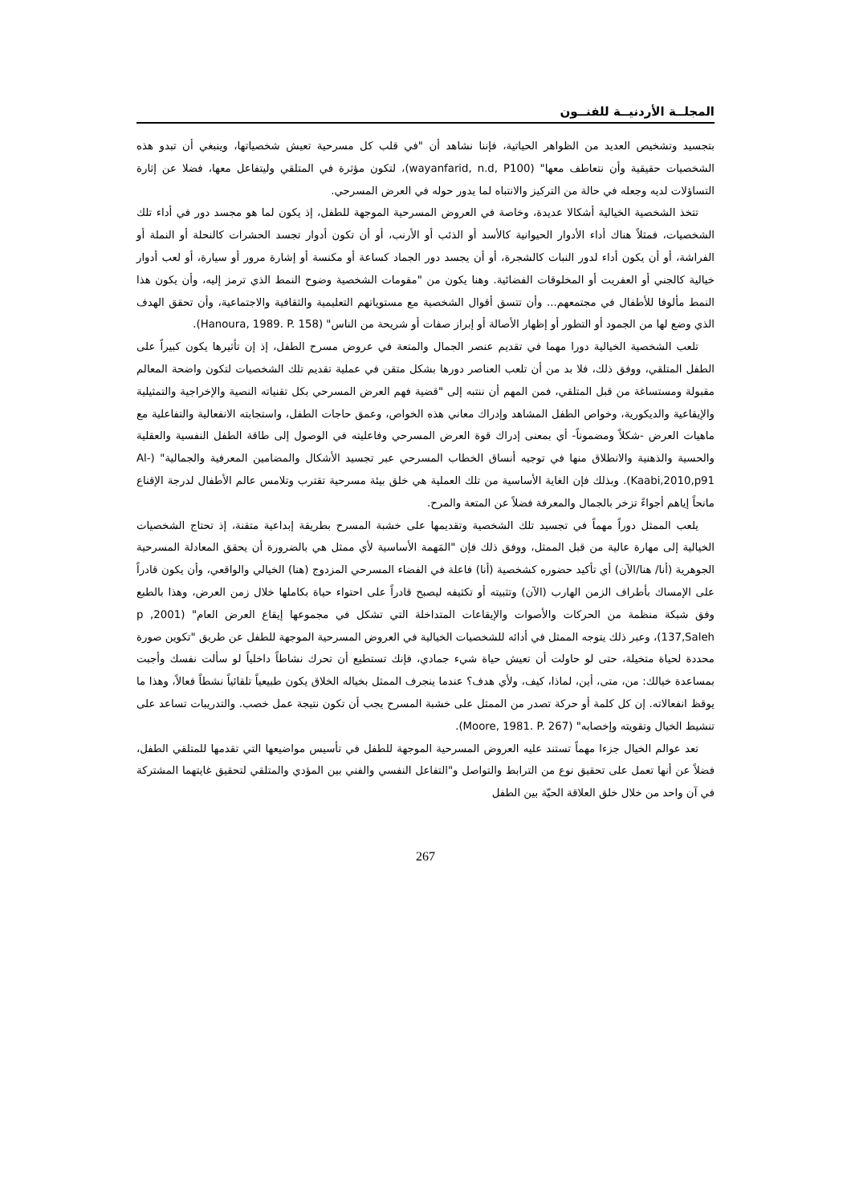المجلــة الأردنيــة للفنــون
بتجسيد وتشخيص العديد من الظواهر الحياتية، فإننا نشاهد أن "في قلب كل مسرحية تعيش شخصياتها، وينبغي أن تبدو هذه الشخصيات حقيقية وأن نتعاطف معها" (wayanfarid, n.d, P100)، لتكون مؤثرة في المتلقي وليتفاعل معها، فضلا عن إثارة التساؤلات لديه وجعله في حالة من التركيز والانتباه لما يدور حوله في العرض المسرحي.
تتخذ الشخصية الخيالية أشكالا عديدة، وخاصة في العروض المسرحية الموجهة للطفل، إذ يكون لما هو مجسد دور في أداء تلك الشخصيات، فمثلاً هناك أداء الأدوار الحيوانية كالأسد أو الذئب أو الأرنب، أو أن تكون أدوار تجسد الحشرات كالنحلة أو النملة أو الفراشة، أو أن يكون أداء لدور النبات كالشجرة، أو أن يجسد دور الجماد كساعة أو مكنسة أو إشارة مرور أو سيارة، أو لعب أدوار خيالية كالجني أو العفريت أو المخلوقات الفضائية. وهنا يكون من "مقومات الشخصية وضوح النمط الذي ترمز إليه، وأن يكون هذا النمط مألوفا للأطفال في مجتمعهم... وأن تتسق أقوال الشخصية مع مستوياتهم التعليمية والثقافية والاجتماعية، وأن تحقق الهدف الذي وضع لها من الجمود أو التطور أو إظهار الأصالة أو إبراز صفات أو شريحة من الناس" (Hanoura, 1989. P. 158).
تلعب الشخصية الخيالية دورا مهما في تقديم عنصر الجمال والمتعة في عروض مسرح الطفل، إذ إن تأثيرها يكون كبيراً على الطفل المتلقي، ووفق ذلك، فلا بد من أن تلعب العناصر دورها بشكل متقن في عملية تقديم تلك الشخصيات لتكون واضحة المعالم مقبولة ومستساغة من قبل المتلقي، فمن المهم أن ننتبه إلى "قضية فهم العرض المسرحي بكل تقنياته النصية والإخراجية والتمثيلية والإيقاعية والديكورية، وخواص الطفل المشاهد وإدراك معاني هذه الخواص، وعمق حاجات الطفل، واستجابته الانفعالية والتفاعلية مع ماهيات العرض -شكلاً ومضموناً- أي بمعنى إدراك قوة العرض المسرحي وفاعليته في الوصول إلى طاقة الطفل النفسية والعقلية والحسية والذهنية والانطلاق منها في توجيه أنساق الخطاب المسرحي عبر تجسيد الأشكال والمضامين المعرفية والجمالية" (Al-Kaabi,2010,p91). وبذلك فإن الغاية الأساسية من تلك العملية هي خلق بيئة مسرحية تقترب وتلامس عالم الأطفال لدرجة الإقناع مانحاً إياهم أجواءً تزخر بالجمال والمعرفة فضلاً عن المتعة والمرح.
يلعب الممثل دوراً مهماً في تجسيد تلك الشخصية وتقديمها على خشبة المسرح بطريقة إبداعية متقنة، إذ تحتاج الشخصيات الخيالية إلى مهارة عالية من قبل الممثل، ووفق ذلك فإن "المَهمة الأساسية لأي ممثل هي بالضرورة أن يحقق المعادلة المسرحية الجوهرية (أنا/ هنا/الآن) أي تأكيد حضوره كشخصية (أنا) فاعلة في الفضاء المسرحي المزدوج (هنا) الخيالي والواقعي، وأن يكون قادراً على الإمساك بأطراف الزمن الهارب (الآن) وتثبيته أو تكثيفه ليصبح قادراً على احتواء حياة بكاملها خلال زمن العرض، وهذا بالطبع وفق شبكة منظمة من الحركات والأصوات والإيقاعات المتداخلة التي تشكل في مجموعها إيقاع العرض العام" (2001, p 137,Saleh)، وعبر ذلك يتوجه الممثل في أدائه للشخصيات الخيالية في العروض المسرحية الموجهة للطفل عن طريق "تكوين صورة محددة لحياة متخيلة، حتى لو حاولت أن تعيش حياة شيء جمادي، فإنك تستطيع أن تحرك نشاطاً داخلياً لو سألت نفسك وأجبت بمساعدة خيالك: من، متى، أين، لماذا، كيف، ولأي هدف؟ عندما ينجرف الممثل بخياله الخلاق يكون طبيعياً تلقائياً نشطاً فعالاً، وهذا ما يوقظ انفعالاته. إن كل كلمة أو حركة تصدر من الممثل على خشبة المسرح يجب أن تكون نتيجة عمل خصب. والتدريبات تساعد على تنشيط الخيال وتقويته وإخصابه" (Moore, 1981. P. 267).
تعد عوالم الخيال جزءا مهماً تستند عليه العروض المسرحية الموجهة للطفل في تأسيس مواضيعها التي تقدمها للمتلقي الطفل، فضلاً عن أنها تعمل على تحقيق نوع من الترابط والتواصل و"التفاعل النفسي والفني بين المؤدي والمتلقي لتحقيق غايتهما المشتركة في آن واحد من خلال خلق العلاقة الحيّة بين الطفل
267